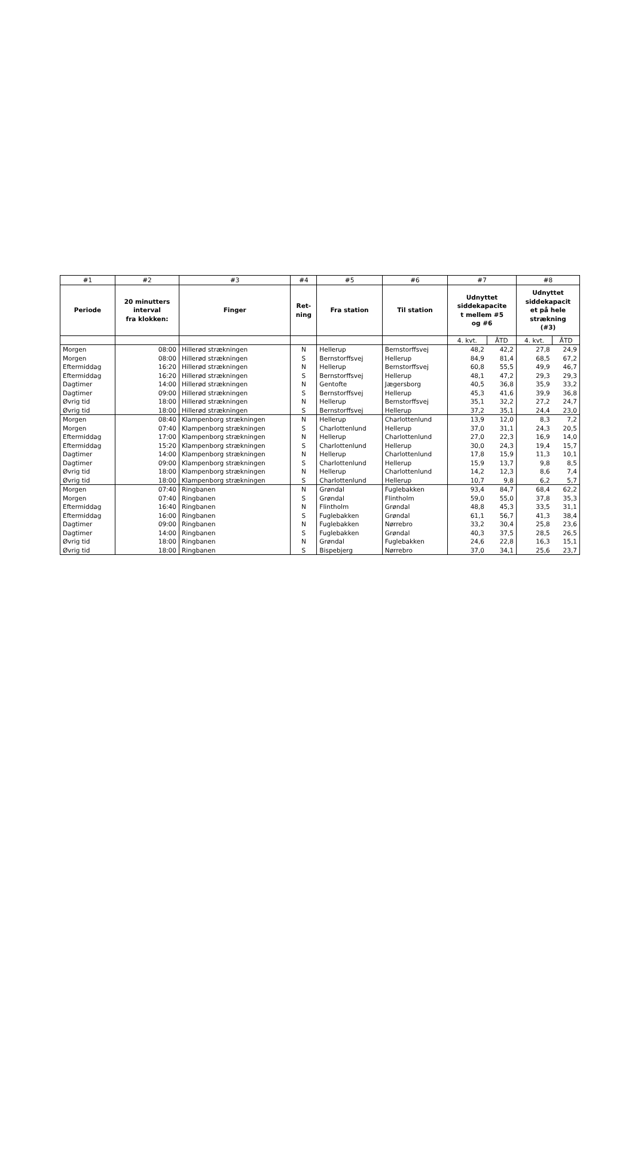| #1 | #2 | #3 | #4 | #5 | #6 | #7 | | #8 | |
| --- | --- | --- | --- | --- | --- | --- | --- | --- | --- |
| Periode | 20 minutters interval fra klokken: | Finger | Ret- ning | Fra station | Til station | Udnyttet siddekapacite t mellem #5 og #6 | | Udnyttet siddekapacit et på hele strækning (#3) | |
| | | | | | | 4. kvt. | ÅTD | 4. kvt. | ÅTD |
| Morgen | 08:00 | Hillerød strækningen | N | Hellerup | Bernstorffsvej | 48,2 | 42,2 | 27,8 | 24,9 |
| Morgen | 08:00 | Hillerød strækningen | S | Bernstorffsvej | Hellerup | 84,9 | 81,4 | 68,5 | 67,2 |
| Eftermiddag | 16:20 | Hillerød strækningen | N | Hellerup | Bernstorffsvej | 60,8 | 55,5 | 49,9 | 46,7 |
| Eftermiddag | 16:20 | Hillerød strækningen | S | Bernstorffsvej | Hellerup | 48,1 | 47,2 | 29,3 | 29,3 |
| Dagtimer | 14:00 | Hillerød strækningen | N | Gentofte | Jægersborg | 40,5 | 36,8 | 35,9 | 33,2 |
| Dagtimer | 09:00 | Hillerød strækningen | S | Bernstorffsvej | Hellerup | 45,3 | 41,6 | 39,9 | 36,8 |
| Øvrig tid | 18:00 | Hillerød strækningen | N | Hellerup | Bernstorffsvej | 35,1 | 32,2 | 27,2 | 24,7 |
| Øvrig tid | 18:00 | Hillerød strækningen | S | Bernstorffsvej | Hellerup | 37,2 | 35,1 | 24,4 | 23,0 |
| Morgen | 08:40 | Klampenborg strækningen | N | Hellerup | Charlottenlund | 13,9 | 12,0 | 8,3 | 7,2 |
| Morgen | 07:40 | Klampenborg strækningen | S | Charlottenlund | Hellerup | 37,0 | 31,1 | 24,3 | 20,5 |
| Eftermiddag | 17:00 | Klampenborg strækningen | N | Hellerup | Charlottenlund | 27,0 | 22,3 | 16,9 | 14,0 |
| Eftermiddag | 15:20 | Klampenborg strækningen | S | Charlottenlund | Hellerup | 30,0 | 24,3 | 19,4 | 15,7 |
| Dagtimer | 14:00 | Klampenborg strækningen | N | Hellerup | Charlottenlund | 17,8 | 15,9 | 11,3 | 10,1 |
| Dagtimer | 09:00 | Klampenborg strækningen | S | Charlottenlund | Hellerup | 15,9 | 13,7 | 9,8 | 8,5 |
| Øvrig tid | 18:00 | Klampenborg strækningen | N | Hellerup | Charlottenlund | 14,2 | 12,3 | 8,6 | 7,4 |
| Øvrig tid | 18:00 | Klampenborg strækningen | S | Charlottenlund | Hellerup | 10,7 | 9,8 | 6,2 | 5,7 |
| Morgen | 07:40 | Ringbanen | N | Grøndal | Fuglebakken | 93,4 | 84,7 | 68,4 | 62,2 |
| Morgen | 07:40 | Ringbanen | S | Grøndal | Flintholm | 59,0 | 55,0 | 37,8 | 35,3 |
| Eftermiddag | 16:40 | Ringbanen | N | Flintholm | Grøndal | 48,8 | 45,3 | 33,5 | 31,1 |
| Eftermiddag | 16:00 | Ringbanen | S | Fuglebakken | Grøndal | 61,1 | 56,7 | 41,3 | 38,4 |
| Dagtimer | 09:00 | Ringbanen | N | Fuglebakken | Nørrebro | 33,2 | 30,4 | 25,8 | 23,6 |
| Dagtimer | 14:00 | Ringbanen | S | Fuglebakken | Grøndal | 40,3 | 37,5 | 28,5 | 26,5 |
| Øvrig tid | 18:00 | Ringbanen | N | Grøndal | Fuglebakken | 24,6 | 22,8 | 16,3 | 15,1 |
| Øvrig tid | 18:00 | Ringbanen | S | Bispebjerg | Nørrebro | 37,0 | 34,1 | 25,6 | 23,7 |